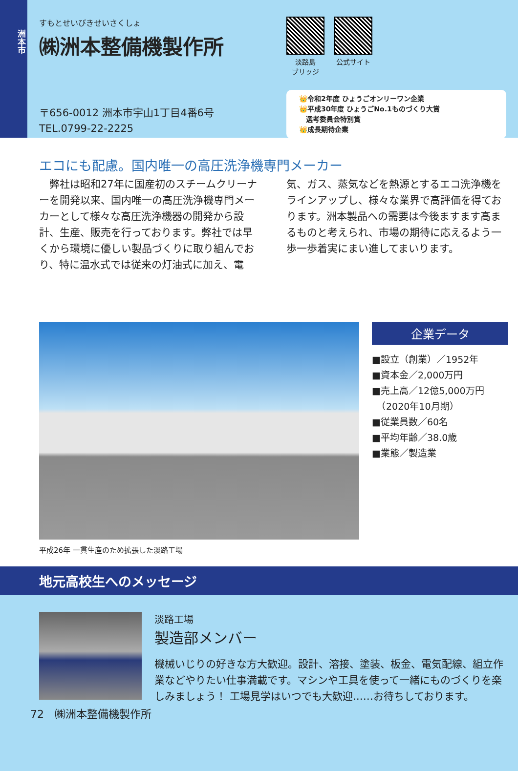洲本市
すもとせいびきせいさくしょ
㈱洲本整備機製作所
〒656-0012 洲本市宇山1丁目4番6号
TEL.0799-22-2225
淡路島
ブリッジ
公式サイト
👑令和2年度 ひょうごオンリーワン企業
👑平成30年度 ひょうごNo.1ものづくり大賞
　選考委員会特別賞
👑成長期待企業
エコにも配慮。国内唯一の高圧洗浄機専門メーカー
　弊社は昭和27年に国産初のスチームクリーナーを開発以来、国内唯一の高圧洗浄機専門メーカーとして様々な高圧洗浄機器の開発から設計、生産、販売を行っております。弊社では早くから環境に優しい製品づくりに取り組んでおり、特に温水式では従来の灯油式に加え、電気、ガス、蒸気などを熱源とするエコ洗浄機をラインアップし、様々な業界で高評価を得ております。洲本製品への需要は今後ますます高まるものと考えられ、市場の期待に応えるよう一歩一歩着実にまい進してまいります。
企業データ
■設立（創業）／1952年
■資本金／2,000万円
■売上高／12億5,000万円
　（2020年10月期）
■従業員数／60名
■平均年齢／38.0歳
■業態／製造業
平成26年 一貫生産のため拡張した淡路工場
地元高校生へのメッセージ
淡路工場
製造部メンバー
機械いじりの好きな方大歓迎。設計、溶接、塗装、板金、電気配線、組立作業などやりたい仕事満載です。マシンや工具を使って一緒にものづくりを楽しみましょう！ 工場見学はいつでも大歓迎……お待ちしております。
72　㈱洲本整備機製作所